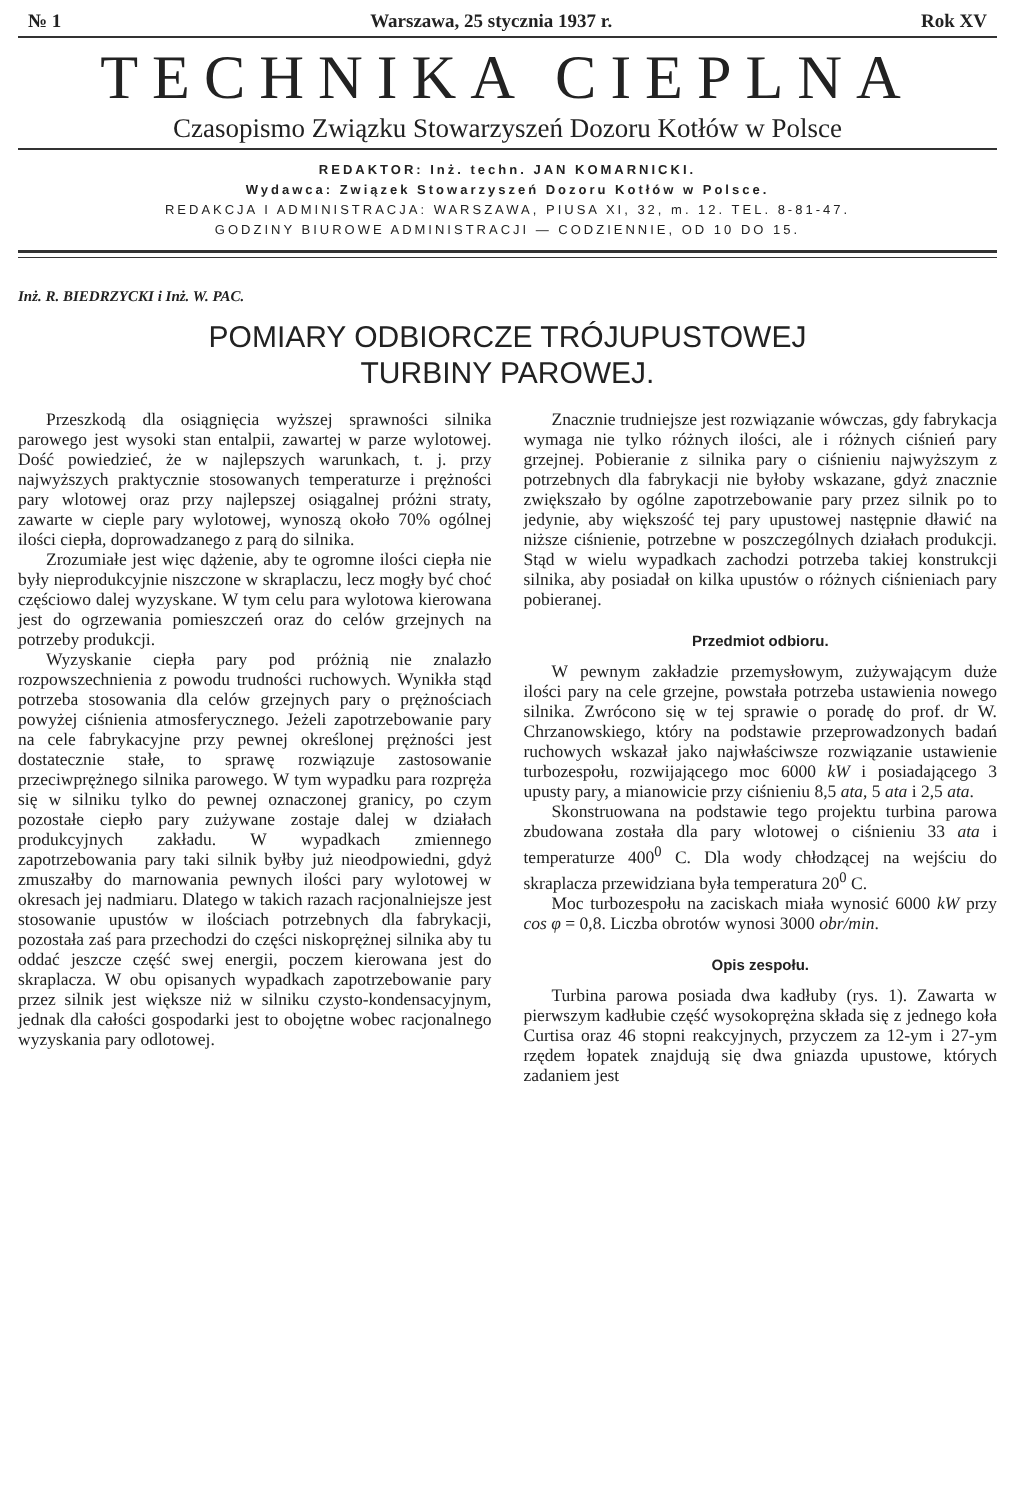№ 1 Warszawa, 25 stycznia 1937 r. Rok XV
TECHNIKA CIEPLNA
Czasopismo Związku Stowarzyszeń Dozoru Kotłów w Polsce
REDAKTOR: Inż. techn. JAN KOMARNICKI.
Wydawca: Związek Stowarzyszeń Dozoru Kotłów w Polsce.
REDAKCJA I ADMINISTRACJA: WARSZAWA, PIUSA XI, 32, m. 12. TEL. 8-81-47.
GODZINY BIUROWE ADMINISTRACJI — CODZIENNIE, OD 10 DO 15.
Inż. R. BIEDRZYCKI i Inż. W. PAC.
POMIARY ODBIORCZE TRÓJUPUSTOWEJ
TURBINY PAROWEJ.
Przeszkodą dla osiągnięcia wyższej sprawności silnika parowego jest wysoki stan entalpii, zawartej w parze wylotowej. Dość powiedzieć, że w najlepszych warunkach, t. j. przy najwyższych praktycznie stosowanych temperaturze i prężności pary wlotowej oraz przy najlepszej osiągalnej próżni straty, zawarte w cieple pary wylotowej, wynoszą około 70% ogólnej ilości ciepła, doprowadzanego z parą do silnika.
Zrozumiałe jest więc dążenie, aby te ogromne ilości ciepła nie były nieprodukcyjnie niszczone w skraplaczu, lecz mogły być choć częściowo dalej wyzyskane. W tym celu para wylotowa kierowana jest do ogrzewania pomieszczeń oraz do celów grzejnych na potrzeby produkcji.
Wyzyskanie ciepła pary pod próżnią nie znalazło rozpowszechnienia z powodu trudności ruchowych. Wynikła stąd potrzeba stosowania dla celów grzejnych pary o prężnościach powyżej ciśnienia atmosferycznego. Jeżeli zapotrzebowanie pary na cele fabrykacyjne przy pewnej określonej prężności jest dostatecznie stałe, to sprawę rozwiązuje zastosowanie przeciwprężnego silnika parowego. W tym wypadku para rozpręża się w silniku tylko do pewnej oznaczonej granicy, po czym pozostałe ciepło pary zużywane zostaje dalej w działach produkcyjnych zakładu. W wypadkach zmiennego zapotrzebowania pary taki silnik byłby już nieodpowiedni, gdyż zmuszałby do marnowania pewnych ilości pary wylotowej w okresach jej nadmiaru. Dlatego w takich razach racjonalniejsze jest stosowanie upustów w ilościach potrzebnych dla fabrykacji, pozostała zaś para przechodzi do części niskoprężnej silnika aby tu oddać jeszcze część swej energii, poczem kierowana jest do skraplacza. W obu opisanych wypadkach zapotrzebowanie pary przez silnik jest większe niż w silniku czysto-kondensacyjnym, jednak dla całości gospodarki jest to obojętne wobec racjonalnego wyzyskania pary odlotowej.
Znacznie trudniejsze jest rozwiązanie wówczas, gdy fabrykacja wymaga nie tylko różnych ilości, ale i różnych ciśnień pary grzejnej. Pobieranie z silnika pary o ciśnieniu najwyższym z potrzebnych dla fabrykacji nie byłoby wskazane, gdyż znacznie zwiększało by ogólne zapotrzebowanie pary przez silnik po to jedynie, aby większość tej pary upustowej następnie dławić na niższe ciśnienie, potrzebne w poszczególnych działach produkcji. Stąd w wielu wypadkach zachodzi potrzeba takiej konstrukcji silnika, aby posiadał on kilka upustów o różnych ciśnieniach pary pobieranej.
Przedmiot odbioru.
W pewnym zakładzie przemysłowym, zużywającym duże ilości pary na cele grzejne, powstała potrzeba ustawienia nowego silnika. Zwrócono się w tej sprawie o poradę do prof. dr W. Chrzanowskiego, który na podstawie przeprowadzonych badań ruchowych wskazał jako najwłaściwsze rozwiązanie ustawienie turbozespołu, rozwijającego moc 6000 kW i posiadającego 3 upusty pary, a mianowicie przy ciśnieniu 8,5 ata, 5 ata i 2,5 ata.
Skonstruowana na podstawie tego projektu turbina parowa zbudowana została dla pary wlotowej o ciśnieniu 33 ata i temperaturze 400<sup>0</sup> C. Dla wody chłodzącej na wejściu do skraplacza przewidziana była temperatura 20<sup>0</sup> C.
Moc turbozespołu na zaciskach miała wynosić 6000 kW przy cos φ = 0,8. Liczba obrotów wynosi 3000 obr/min.
Opis zespołu.
Turbina parowa posiada dwa kadłuby (rys. 1). Zawarta w pierwszym kadłubie część wysokoprężna składa się z jednego koła Curtisa oraz 46 stopni reakcyjnych, przyczem za 12-ym i 27-ym rzędem łopatek znajdują się dwa gniazda upustowe, których zadaniem jest